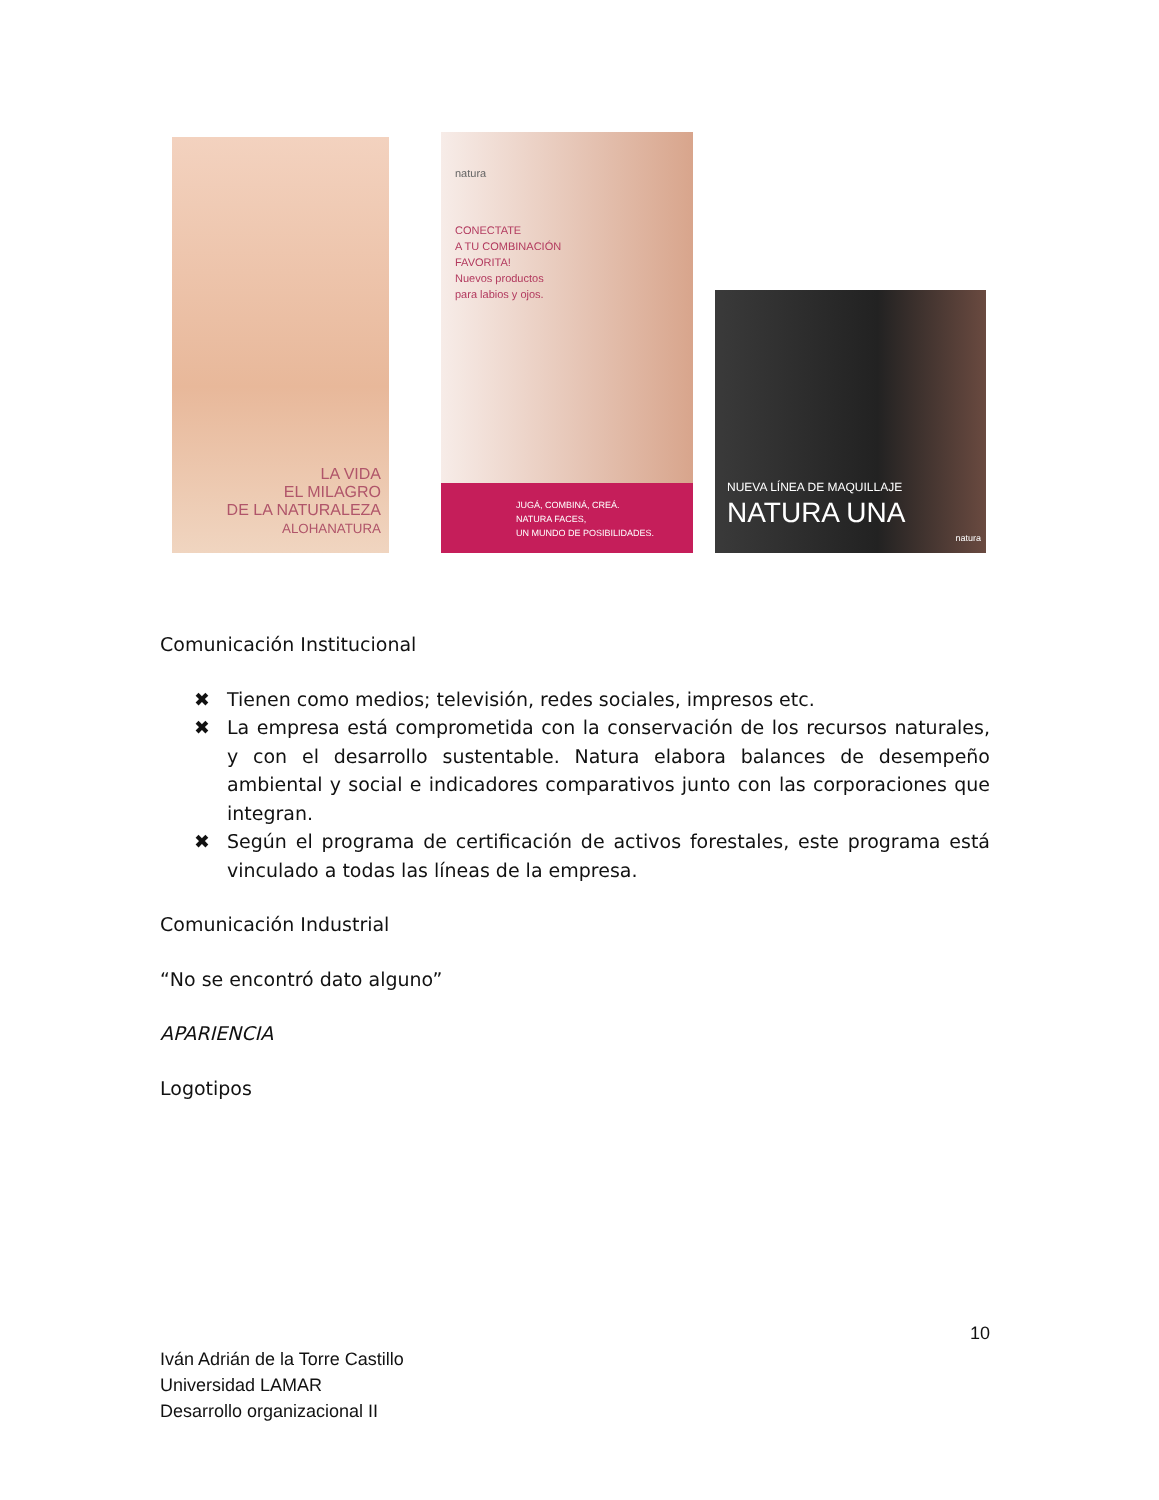LA VIDA
EL MILAGRO
DE LA NATURALEZA
ALOHANATURA
natura
CONECTATE
A TU COMBINACIÓN
FAVORITA!
Nuevos productos
para labios y ojos.
JUGÁ, COMBINÁ, CREÁ.
NATURA FACES,
UN MUNDO DE POSIBILIDADES.
NUEVA LÍNEA DE MAQUILLAJE
NATURA UNA
natura
Comunicación Institucional
✖ Tienen como medios; televisión, redes sociales, impresos etc.
✖ La empresa está comprometida con la conservación de los recursos naturales, y con el desarrollo sustentable. Natura elabora balances de desempeño ambiental y social e indicadores comparativos junto con las corporaciones que integran.
✖ Según el programa de certificación de activos forestales, este programa está vinculado a todas las líneas de la empresa.
Comunicación Industrial
“No se encontró dato alguno”
APARIENCIA
Logotipos
10
Iván Adrián de la Torre Castillo
Universidad LAMAR
Desarrollo organizacional II